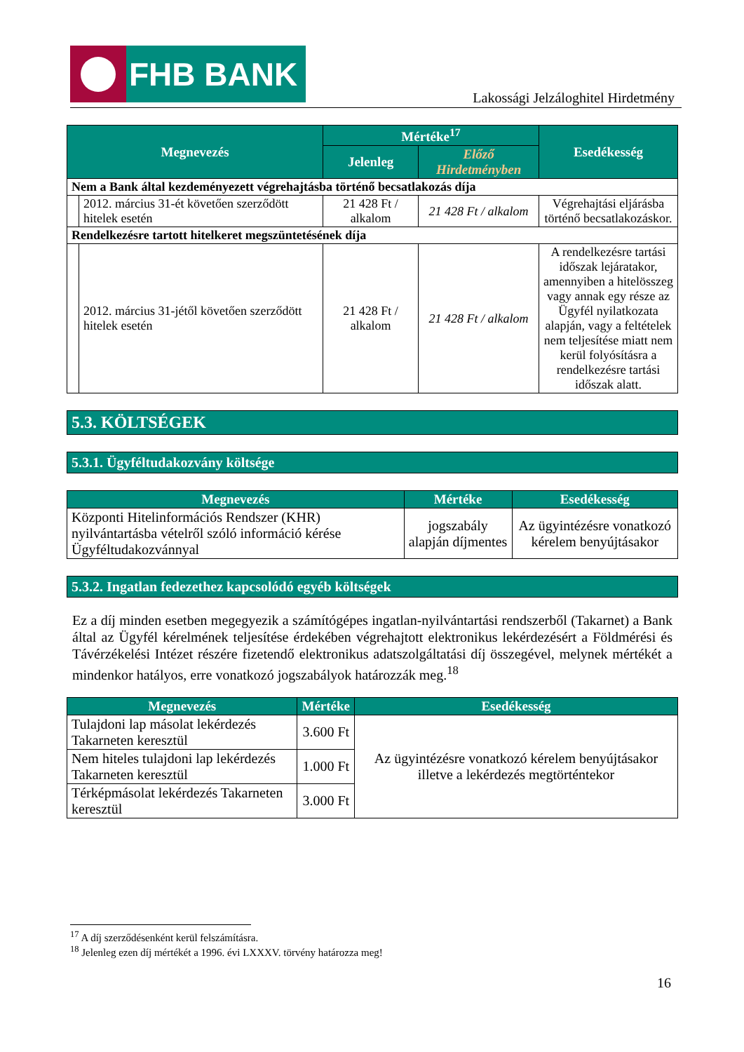FHB BANK
Lakossági Jelzáloghitel Hirdetmény
| Megnevezés | | Mértéke<sup>17</sup> | | Esedékesség |
| --- | --- | --- | --- | --- |
| | | Jelenleg | Előző Hirdetményben | |
| Nem a Bank által kezdeményezett végrehajtásba történő becsatlakozás díja | | | | |
| | 2012. március 31-ét követően szerződött hitelek esetén | 21 428 Ft / alkalom | 21 428 Ft / alkalom | Végrehajtási eljárásba történő becsatlakozáskor. |
| Rendelkezésre tartott hitelkeret megszüntetésének díja | | | | |
| | 2012. március 31-jétől követően szerződött hitelek esetén | 21 428 Ft / alkalom | 21 428 Ft / alkalom | A rendelkezésre tartási időszak lejáratakor, amennyiben a hitelösszeg vagy annak egy része az Ügyfél nyilatkozata alapján, vagy a feltételek nem teljesítése miatt nem kerül folyósításra a rendelkezésre tartási időszak alatt. |
5.3. KÖLTSÉGEK
5.3.1. Ügyféltudakozvány költsége
| Megnevezés | Mértéke | Esedékesség |
| --- | --- | --- |
| Központi Hitelinformációs Rendszer (KHR) nyilvántartásba vételről szóló információ kérése Ügyféltudakozvánnyal | jogszabály alapján díjmentes | Az ügyintézésre vonatkozó kérelem benyújtásakor |
5.3.2. Ingatlan fedezethez kapcsolódó egyéb költségek
Ez a díj minden esetben megegyezik a számítógépes ingatlan-nyilvántartási rendszerből (Takarnet) a Bank által az Ügyfél kérelmének teljesítése érdekében végrehajtott elektronikus lekérdezésért a Földmérési és Távérzékelési Intézet részére fizetendő elektronikus adatszolgáltatási díj összegével, melynek mértékét a mindenkor hatályos, erre vonatkozó jogszabályok határozzák meg.<sup>18</sup>
| Megnevezés | Mértéke | Esedékesség |
| --- | --- | --- |
| Tulajdoni lap másolat lekérdezés Takarneten keresztül | 3.600 Ft | Az ügyintézésre vonatkozó kérelem benyújtásakor illetve a lekérdezés megtörténtekor |
| Nem hiteles tulajdoni lap lekérdezés Takarneten keresztül | 1.000 Ft | |
| Térképmásolat lekérdezés Takarneten keresztül | 3.000 Ft | |
<sup>17</sup> A díj szerződésenként kerül felszámításra.
<sup>18</sup> Jelenleg ezen díj mértékét a 1996. évi LXXXV. törvény határozza meg!
16